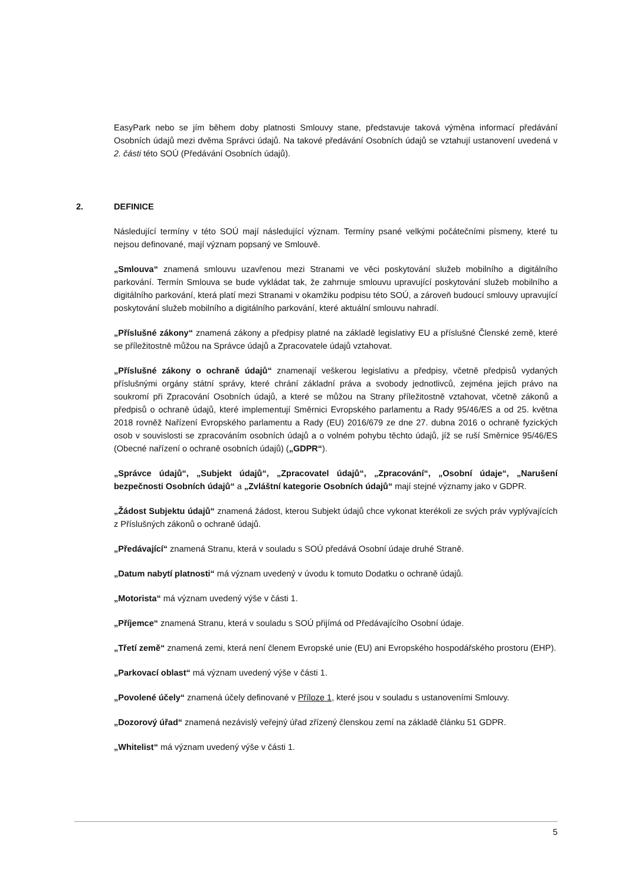EasyPark nebo se jím během doby platnosti Smlouvy stane, představuje taková výměna informací předávání Osobních údajů mezi dvěma Správci údajů. Na takové předávání Osobních údajů se vztahují ustanovení uvedená v 2. části této SOÚ (Předávání Osobních údajů).
2. DEFINICE
Následující termíny v této SOÚ mají následující význam. Termíny psané velkými počátečními písmeny, které tu nejsou definované, mají význam popsaný ve Smlouvě.
„Smlouva“ znamená smlouvu uzavřenou mezi Stranami ve věci poskytování služeb mobilního a digitálního parkování. Termín Smlouva se bude vykládat tak, že zahrnuje smlouvu upravující poskytování služeb mobilního a digitálního parkování, která platí mezi Stranami v okamžiku podpisu této SOÚ, a zároveň budoucí smlouvy upravující poskytování služeb mobilního a digitálního parkování, které aktuální smlouvu nahradí.
„Příslušné zákony“ znamená zákony a předpisy platné na základě legislativy EU a příslušné Členské země, které se příležitostně můžou na Správce údajů a Zpracovatele údajů vztahovat.
„Příslušné zákony o ochraně údajů“ znamenají veškerou legislativu a předpisy, včetně předpisů vydaných příslušnými orgány státní správy, které chrání základní práva a svobody jednotlivců, zejména jejich právo na soukromí při Zpracování Osobních údajů, a které se můžou na Strany příležitostně vztahovat, včetně zákonů a předpisů o ochraně údajů, které implementují Směrnici Evropského parlamentu a Rady 95/46/ES a od 25. května 2018 rovněž Nařízení Evropského parlamentu a Rady (EU) 2016/679 ze dne 27. dubna 2016 o ochraně fyzických osob v souvislosti se zpracováním osobních údajů a o volném pohybu těchto údajů, jíž se ruší Směrnice 95/46/ES (Obecné nařízení o ochraně osobních údajů) („GDPR“).
„Správce údajů“, „Subjekt údajů“, „Zpracovatel údajů“, „Zpracování“, „Osobní údaje“, „Narušení bezpečnosti Osobních údajů“ a „Zvláštní kategorie Osobních údajů“ mají stejné významy jako v GDPR.
„Žádost Subjektu údajů“ znamená žádost, kterou Subjekt údajů chce vykonat kterékoli ze svých práv vyplývajících z Příslušných zákonů o ochraně údajů.
„Předávající“ znamená Stranu, která v souladu s SOÚ předává Osobní údaje druhé Straně.
„Datum nabytí platnosti“ má význam uvedený v úvodu k tomuto Dodatku o ochraně údajů.
„Motorista“ má význam uvedený výše v části 1.
„Příjemce“ znamená Stranu, která v souladu s SOÚ přijímá od Předávajícího Osobní údaje.
„Třetí země“ znamená zemi, která není členem Evropské unie (EU) ani Evropského hospodářského prostoru (EHP).
„Parkovací oblast“ má význam uvedený výše v části 1.
„Povolené účely“ znamená účely definované v Příloze 1, které jsou v souladu s ustanoveními Smlouvy.
„Dozorový úřad“ znamená nezávislý veřejný úřad zřízený členskou zemí na základě článku 51 GDPR.
„Whitelist“ má význam uvedený výše v části 1.
5